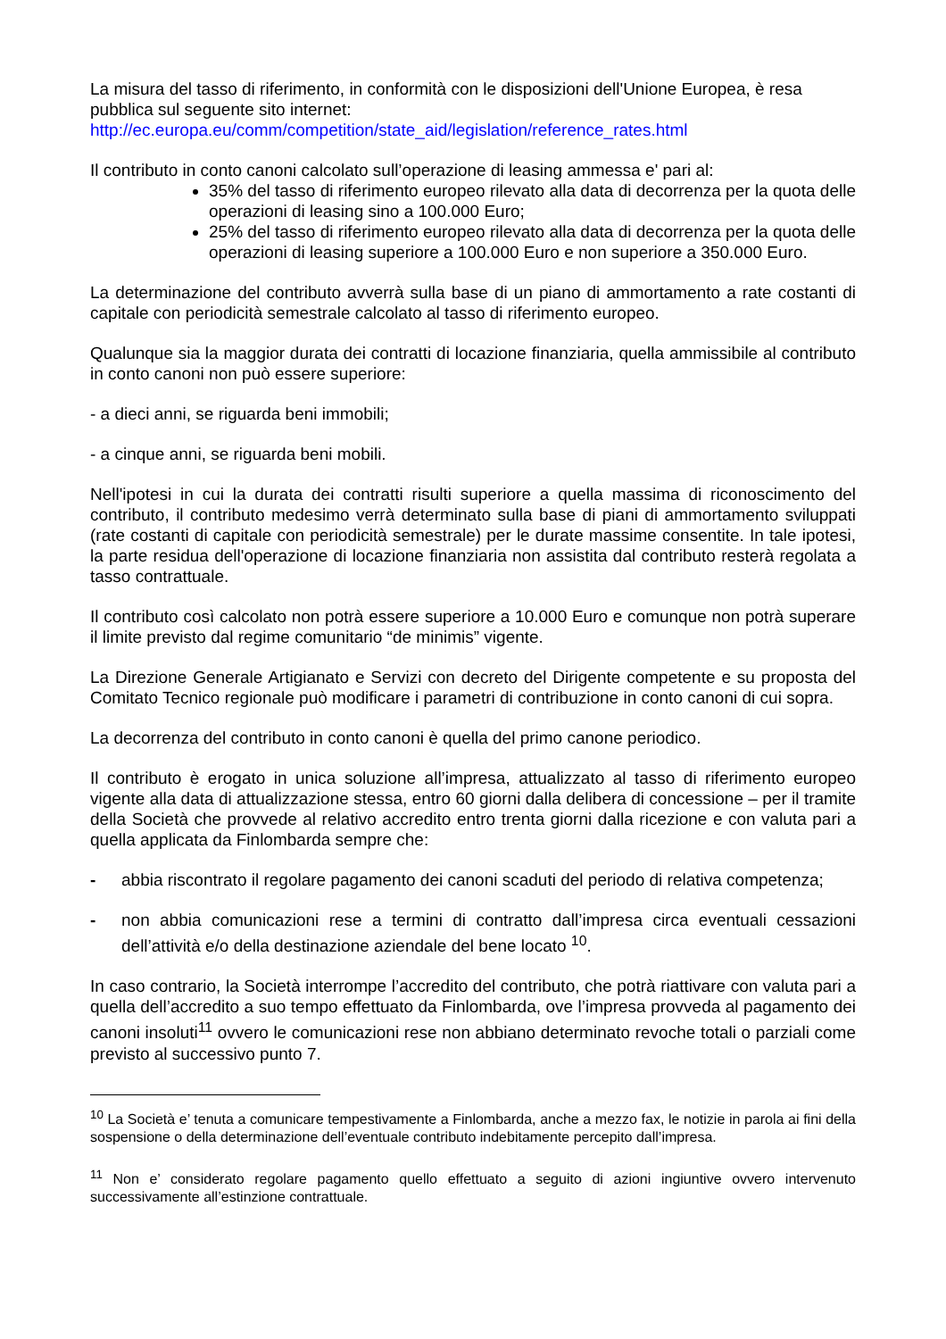La misura del tasso di riferimento, in conformità con le disposizioni dell'Unione Europea, è resa pubblica sul seguente sito internet:
http://ec.europa.eu/comm/competition/state_aid/legislation/reference_rates.html
Il contributo in conto canoni calcolato sull’operazione di leasing ammessa e' pari al:
35% del tasso di riferimento europeo rilevato alla data di decorrenza per la quota delle operazioni di leasing sino a 100.000 Euro;
25% del tasso di riferimento europeo rilevato alla data di decorrenza per la quota delle operazioni di leasing superiore a 100.000 Euro e non superiore a 350.000 Euro.
La determinazione del contributo avverrà sulla base di un piano di ammortamento a rate costanti di capitale con periodicità semestrale calcolato al tasso di riferimento europeo.
Qualunque sia la maggior durata dei contratti di locazione finanziaria, quella ammissibile al contributo in conto canoni non può essere superiore:
- a dieci anni, se riguarda beni immobili;
- a cinque anni, se riguarda beni mobili.
Nell'ipotesi in cui la durata dei contratti risulti superiore a quella massima di riconoscimento del contributo, il contributo medesimo verrà determinato sulla base di piani di ammortamento sviluppati (rate costanti di capitale con periodicità semestrale) per le durate massime consentite. In tale ipotesi, la parte residua dell'operazione di locazione finanziaria non assistita dal contributo resterà regolata a tasso contrattuale.
Il contributo così calcolato non potrà essere superiore a 10.000 Euro e comunque non potrà superare il limite previsto dal regime comunitario “de minimis” vigente.
La Direzione Generale Artigianato e Servizi con decreto del Dirigente competente e su proposta del Comitato Tecnico regionale può modificare i parametri di contribuzione in conto canoni di cui sopra.
La decorrenza del contributo in conto canoni è quella del primo canone periodico.
Il contributo è erogato in unica soluzione all’impresa, attualizzato al tasso di riferimento europeo vigente alla data di attualizzazione stessa, entro 60 giorni dalla delibera di concessione – per il tramite della Società che provvede al relativo accredito entro trenta giorni dalla ricezione e con valuta pari a quella applicata da Finlombarda sempre che:
- abbia riscontrato il regolare pagamento dei canoni scaduti del periodo di relativa competenza;
- non abbia comunicazioni rese a termini di contratto dall’impresa circa eventuali cessazioni dell’attività e/o della destinazione aziendale del bene locato <sup>10</sup>.
In caso contrario, la Società interrompe l’accredito del contributo, che potrà riattivare con valuta pari a quella dell’accredito a suo tempo effettuato da Finlombarda, ove l’impresa provveda al pagamento dei canoni insoluti<sup>11</sup> ovvero le comunicazioni rese non abbiano determinato revoche totali o parziali come previsto al successivo punto 7.
<sup>10</sup> La Società e’ tenuta a comunicare tempestivamente a Finlombarda, anche a mezzo fax, le notizie in parola ai fini della sospensione o della determinazione dell’eventuale contributo indebitamente percepito dall’impresa.
<sup>11</sup> Non e’ considerato regolare pagamento quello effettuato a seguito di azioni ingiuntive ovvero intervenuto successivamente all’estinzione contrattuale.